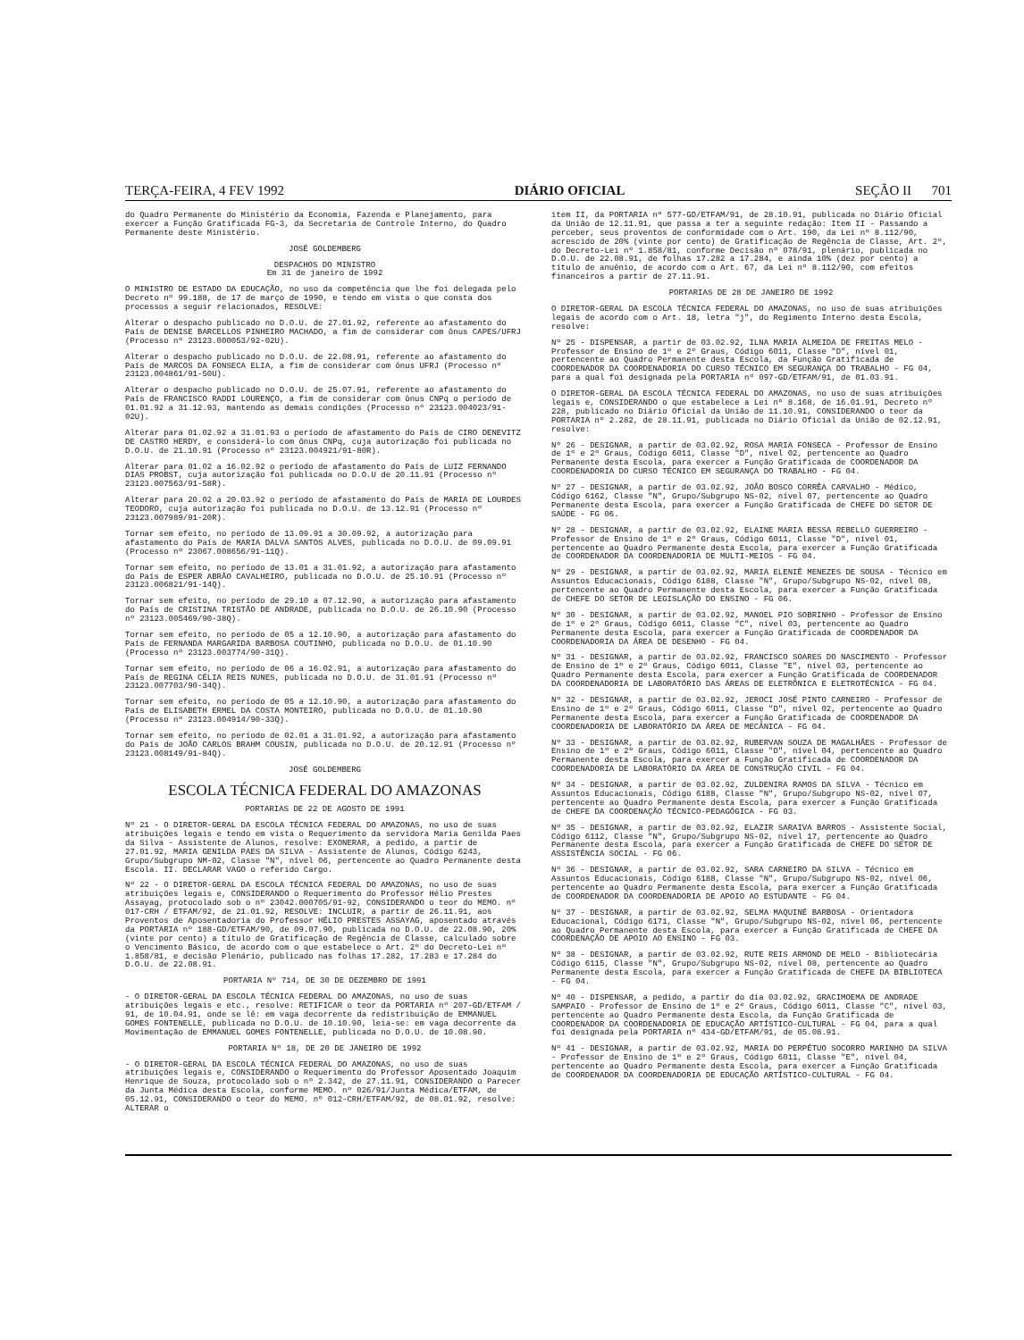TERÇA-FEIRA, 4 FEV 1992 DIÁRIO OFICIAL SEÇÃO II 701
do Quadro Permanente do Ministério da Economia, Fazenda e Planejamento, para exercer a Função Gratificada FG-3, da Secretaria de Controle Interno, do Quadro Permanente deste Ministério.
JOSÉ GOLDEMBERG
DESPACHOS DO MINISTRO
Em 31 de janeiro de 1992
O MINISTRO DE ESTADO DA EDUCAÇÃO, no uso da competência que lhe foi delegada pelo Decreto nº 99.188, de 17 de março de 1990, e tendo em vista o que consta dos processos a seguir relacionados, RESOLVE:
Alterar o despacho publicado no D.O.U. de 27.01.92, referente ao afastamento do País de DENISE BARCELLOS PINHEIRO MACHADO, a fim de considerar com ônus CAPES/UFRJ (Processo nº 23123.000053/92-02U).
Alterar o despacho publicado no D.O.U. de 22.08.91, referente ao afastamento do País de MARCOS DA FONSECA ELIA, a fim de considerar com ônus UFRJ (Processo nº 23123.004861/91-50U).
Alterar o despacho publicado no D.O.U. de 25.07.91, referente ao afastamento do País de FRANCISCO RADDI LOURENÇO, a fim de considerar com ônus CNPq o período de 01.01.92 a 31.12.93, mantendo as demais condições (Processo nº 23123.004023/91-02U).
Alterar para 01.02.92 a 31.01.93 o período de afastamento do País de CIRO DENEVITZ DE CASTRO HERDY, e considerá-lo com ônus CNPq, cuja autorização foi publicada no D.O.U. de 21.10.91 (Processo nº 23123.004921/91-80R).
Alterar para 01.02 a 16.02.92 o período de afastamento do País de LUIZ FERNANDO DIAS PROBST, cuja autorização foi publicada no D.O.U de 20.11.91 (Processo nº 23123.007563/91-58R).
Alterar para 20.02 a 20.03.92 o período de afastamento do País de MARIA DE LOURDES TEODORO, cuja autorização foi publicada no D.O.U. de 13.12.91 (Processo nº 23123.007989/91-20R).
Tornar sem efeito, no período de 13.09.91 a 30.09.92, a autorização para afastamento do País de MARIA DALVA SANTOS ALVES, publicada no D.O.U. de 09.09.91 (Processo nº 23067.008656/91-11Q).
Tornar sem efeito, no período de 13.01 a 31.01.92, a autorização para afastamento do País de ESPER ABRÃO CAVALHEIRO, publicada no D.O.U. de 25.10.91 (Processo nº 23123.006821/91-14Q).
Tornar sem efeito, no período de 29.10 a 07.12.90, a autorização para afastamento do País de CRISTINA TRISTÃO DE ANDRADE, publicada no D.O.U. de 26.10.90 (Processo nº 23123.005469/90-38Q).
Tornar sem efeito, no período de 05 a 12.10.90, a autorização para afastamento do País de FERNANDA MARGARIDA BARBOSA COUTINHO, publicada no D.O.U. de 01.10.90 (Processo nº 23123.003774/90-31Q).
Tornar sem efeito, no período de 06 a 16.02.91, a autorização para afastamento do País de REGINA CÉLIA REIS NUNES, publicada no D.O.U. de 31.01.91 (Processo nº 23123.007703/90-34Q).
Tornar sem efeito, no período de 05 a 12.10.90, a autorização para afastamento do País de ELISABETH ERMEL DA COSTA MONTEIRO, publicada no D.O.U. de 01.10.90 (Processo nº 23123.004914/90-33Q).
Tornar sem efeito, no período de 02.01 a 31.01.92, a autorização para afastamento do País de JOÃO CARLOS BRAHM COUSIN, publicada no D.O.U. de 20.12.91 (Processo nº 23123.008149/91-84Q).
JOSÉ GOLDEMBERG
ESCOLA TÉCNICA FEDERAL DO AMAZONAS
PORTARIAS DE 22 DE AGOSTO DE 1991
Nº 21 - O DIRETOR-GERAL DA ESCOLA TÉCNICA FEDERAL DO AMAZONAS, no uso de suas atribuições legais e tendo em vista o Requerimento da servidora Maria Genilda Paes da Silva - Assistente de Alunos, resolve: EXONERAR, a pedido, a partir de 27.01.92, MARIA GENILDA PAES DA SILVA - Assistente de Alunos, Código 6243, Grupo/Subgrupo NM-02, Classe "N", nível 06, pertencente ao Quadro Permanente desta Escola. II. DECLARAR VAGO o referido Cargo.
Nº 22 - O DIRETOR-GERAL DA ESCOLA TÉCNICA FEDERAL DO AMAZONAS, no uso de suas atribuições legais e, CONSIDERANDO o Requerimento do Professor Hélio Prestes Assayag, protocolado sob o nº 23042.000705/91-92, CONSIDERANDO o teor do MEMO. nº 017-CRH / ETFAM/92, de 21.01.92, RESOLVE: INCLUIR, a partir de 26.11.91, aos Proventos de Aposentadoria do Professor HÉLIO PRESTES ASSAYAG, aposentado através da PORTARIA nº 188-GD/ETFAM/90, de 09.07.90, publicada no D.O.U. de 22.08.90, 20% (vinte por cento) a título de Gratificação de Regência de Classe, calculado sobre o Vencimento Básico, de acordo com o que estabelece o Art. 2º do Decreto-Lei nº 1.858/81, e decisão Plenário, publicado nas folhas 17.282, 17.283 e 17.284 do D.O.U. de 22.08.91.
PORTARIA Nº 714, DE 30 DE DEZEMBRO DE 1991
- O DIRETOR-GERAL DA ESCOLA TÉCNICA FEDERAL DO AMAZONAS, no uso de suas atribuições legais e etc., resolve: RETIFICAR o teor da PORTARIA nº 207-GD/ETFAM / 91, de 10.04.91, onde se lê: em vaga decorrente da redistribuição de EMMANUEL GOMES FONTENELLE, publicada no D.O.U. de 10.10.90, leia-se: em vaga decorrente da Movimentação de EMMANUEL GOMES FONTENELLE, publicada no D.O.U. de 10.08.90.
PORTARIA Nº 18, DE 20 DE JANEIRO DE 1992
- O DIRETOR-GERAL DA ESCOLA TÉCNICA FEDERAL DO AMAZONAS, no uso de suas atribuições legais e, CONSIDERANDO o Requerimento do Professor Aposentado Joaquim Henrique de Souza, protocolado sob o nº 2.342, de 27.11.91, CONSIDERANDO o Parecer da Junta Médica desta Escola, conforme MEMO. nº 026/91/Junta Médica/ETFAM, de 05.12.91, CONSIDERANDO o teor do MEMO. nº 012-CRH/ETFAM/92, de 08.01.92, resolve: ALTERAR o
item II, da PORTARIA nº 577-GD/ETFAM/91, de 28.10.91, publicada no Diário Oficial da União de 12.11.91, que passa a ter a seguinte redação: Item II - Passando a perceber, seus proventos de conformidade com o Art. 190, da Lei nº 8.112/90, acrescido de 20% (vinte por cento) de Gratificação de Regência de Classe, Art. 2º, do Decreto-Lei nº 1.858/81, conforme Decisão nº 078/91, plenário, publicada no D.O.U. de 22.08.91, de folhas 17.282 a 17.284, e ainda 10% (dez por cento) a título de anuênio, de acordo com o Art. 67, da Lei nº 8.112/90, com efeitos financeiros a partir de 27.11.91.
PORTARIAS DE 28 DE JANEIRO DE 1992
O DIRETOR-GERAL DA ESCOLA TÉCNICA FEDERAL DO AMAZONAS, no uso de suas atribuições legais de acordo com o Art. 18, letra "j", do Regimento Interno desta Escola, resolve:
Nº 25 - DISPENSAR, a partir de 03.02.92, ILNA MARIA ALMEIDA DE FREITAS MELO - Professor de Ensino de 1º e 2º Graus, Código 6011, Classe "D", nível 01, pertencente ao Quadro Permanente desta Escola, da Função Gratificada de COORDENADOR DA COORDENADORIA DO CURSO TÉCNICO EM SEGURANÇA DO TRABALHO - FG 04, para a qual foi designada pela PORTARIA nº 097-GD/ETFAM/91, de 01.03.91.
O DIRETOR-GERAL DA ESCOLA TÉCNICA FEDERAL DO AMAZONAS, no uso de suas atribuições legais e, CONSIDERANDO o que estabelece a Lei nº 8.168, de 16.01.91, Decreto nº 228, publicado no Diário Oficial da União de 11.10.91, CONSIDERANDO o teor da PORTARIA nº 2.282, de 28.11.91, publicada no Diário Oficial da União de 02.12.91, resolve:
Nº 26 - DESIGNAR, a partir de 03.02.92, ROSA MARIA FONSECA - Professor de Ensino de 1º e 2º Graus, Código 6011, Classe "D", nível 02, pertencente ao Quadro Permanente desta Escola, para exercer a Função Gratificada de COORDENADOR DA COORDENADORIA DO CURSO TÉCNICO EM SEGURANÇA DO TRABALHO - FG 04.
Nº 27 - DESIGNAR, a partir de 03.02.92, JOÃO BOSCO CORRÊA CARVALHO - Médico, Código 6162, Classe "N", Grupo/Subgrupo NS-02, nível 07, pertencente ao Quadro Permanente desta Escola, para exercer a Função Gratificada de CHEFE DO SETOR DE SAÚDE - FG 06.
Nº 28 - DESIGNAR, a partir de 03.02.92, ELAINE MARIA BESSA REBELLO GUERREIRO - Professor de Ensino de 1º e 2º Graus, Código 6011, Classe "D", nível 01, pertencente ao Quadro Permanente desta Escola, para exercer a Função Gratificada de COORDENADOR DA COORDENADORIA DE MULTI-MEIOS - FG 04.
Nº 29 - DESIGNAR, a partir de 03.02.92, MARIA ELENIÊ MENEZES DE SOUSA - Técnico em Assuntos Educacionais, Código 6188, Classe "N", Grupo/Subgrupo NS-02, nível 08, pertencente ao Quadro Permanente desta Escola, para exercer a Função Gratificada de CHEFE DO SETOR DE LEGISLAÇÃO DO ENSINO - FG 06.
Nº 30 - DESIGNAR, a partir de 03.02.92, MANOEL PIO SOBRINHO - Professor de Ensino de 1º e 2º Graus, Código 6011, Classe "C", nível 03, pertencente ao Quadro Permanente desta Escola, para exercer a Função Gratificada de COORDENADOR DA COORDENADORIA DA ÁREA DE DESENHO - FG 04.
Nº 31 - DESIGNAR, a partir de 03.02.92, FRANCISCO SOARES DO NASCIMENTO - Professor de Ensino de 1º e 2º Graus, Código 6011, Classe "E", nível 03, pertencente ao Quadro Permanente desta Escola, para exercer a Função Gratificada de COORDENADOR DA COORDENADORIA DE LABORATÓRIO DAS ÁREAS DE ELETRÔNICA E ELETROTÉCNICA - FG 04.
Nº 32 - DESIGNAR, a partir de 03.02.92, JEROCI JOSÉ PINTO CARNEIRO - Professor de Ensino de 1º e 2º Graus, Código 6011, Classe "D", nível 02, pertencente ao Quadro Permanente desta Escola, para exercer a Função Gratificada de COORDENADOR DA COORDENADORIA DE LABORATÓRIO DA ÁREA DE MECÂNICA - FG 04.
Nº 33 - DESIGNAR, a partir de 03.02.92, RUBERVAN SOUZA DE MAGALHÃES - Professor de Ensino de 1º e 2º Graus, Código 6011, Classe "D", nível 04, pertencente ao Quadro Permanente desta Escola, para exercer a Função Gratificada de COORDENADOR DA COORDENADORIA DE LABORATÓRIO DA ÁREA DE CONSTRUÇÃO CIVIL - FG 04.
Nº 34 - DESIGNAR, a partir de 03.02.92, ZULDENIRA RAMOS DA SILVA - Técnico em Assuntos Educacionais, Código 6188, Classe "N", Grupo/Subgrupo NS-02, nível 07, pertencente ao Quadro Permanente desta Escola, para exercer a Função Gratificada de CHEFE DA COORDENAÇÃO TÉCNICO-PEDAGÓGICA - FG 03.
Nº 35 - DESIGNAR, a partir de 03.02.92, ELAZIR SARAIVA BARROS - Assistente Social, Código 6112, Classe "N", Grupo/Subgrupo NS-02, nível 17, pertencente ao Quadro Permanente desta Escola, para exercer a Função Gratificada de CHEFE DO SETOR DE ASSISTÊNCIA SOCIAL - FG 06.
Nº 36 - DESIGNAR, a partir de 03.02.92, SARA CARNEIRO DA SILVA - Técnico em Assuntos Educacionais, Código 6188, Classe "N", Grupo/Subgrupo NS-02, nível 06, pertencente ao Quadro Permanente desta Escola, para exercer a Função Gratificada de COORDENADOR DA COORDENADORIA DE APOIO AO ESTUDANTE - FG 04.
Nº 37 - DESIGNAR, a partir de 03.02.92, SELMA MAQUINÉ BARBOSA - Orientadora Educacional, Código 6171, Classe "N", Grupo/Subgrupo NS-02, nível 06, pertencente ao Quadro Permanente desta Escola, para exercer a Função Gratificada de CHEFE DA COORDENAÇÃO DE APOIO AO ENSINO - FG 03.
Nº 38 - DESIGNAR, a partir de 03.02.92, RUTE REIS ARMOND DE MELO - Bibliotecária Código 6115, Classe "N", Grupo/Subgrupo NS-02, nível 08, pertencente ao Quadro Permanente desta Escola, para exercer a Função Gratificada de CHEFE DA BIBLIOTECA - FG 04.
Nº 40 - DISPENSAR, a pedido, a partir do dia 03.02.92, GRACIMOEMA DE ANDRADE SAMPAIO - Professor de Ensino de 1º e 2º Graus, Código 6011, Classe "C", nível 03, pertencente ao Quadro Permanente desta Escola, da Função Gratificada de COORDENADOR DA COORDENADORIA DE EDUCAÇÃO ARTÍSTICO-CULTURAL - FG 04, para a qual foi designada pela PORTARIA nº 434-GD/ETFAM/91, de 05.08.91.
Nº 41 - DESIGNAR, a partir de 03.02.92, MARIA DO PERPÉTUO SOCORRO MARINHO DA SILVA - Professor de Ensino de 1º e 2º Graus, Código 6011, Classe "E", nível 04, pertencente ao Quadro Permanente desta Escola, para exercer a Função Gratificada de COORDENADOR DA COORDENADORIA DE EDUCAÇÃO ARTÍSTICO-CULTURAL - FG 04.